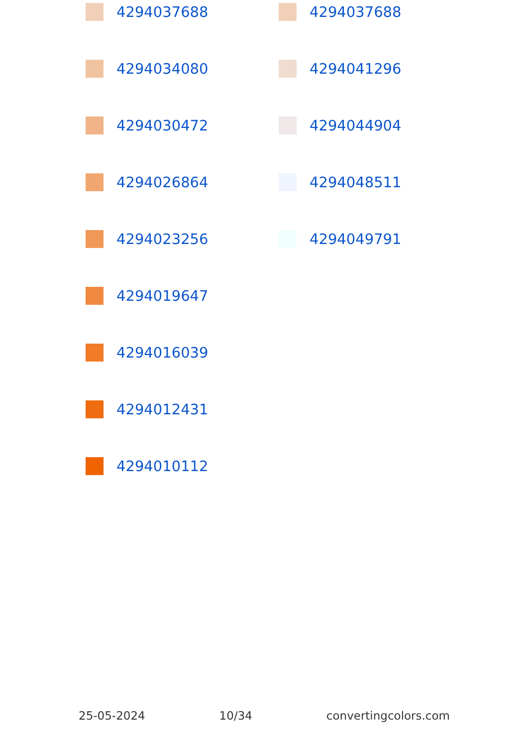4294037688
4294034080
4294030472
4294026864
4294023256
4294019647
4294016039
4294012431
4294010112
4294037688
4294041296
4294044904
4294048511
4294049791
25-05-2024 10/34 convertingcolors.com